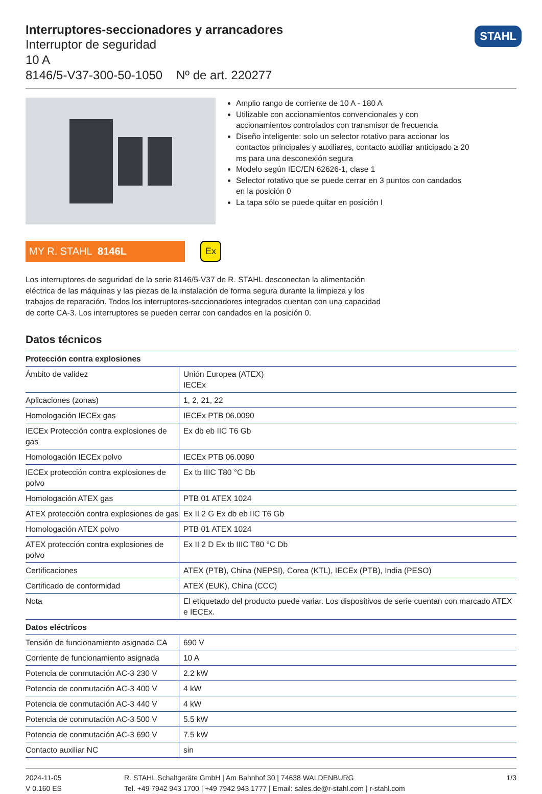STAHL
Interruptores-seccionadores y arrancadores
Interruptor de seguridad
10 A
8146/5-V37-300-50-1050 Nº de art. 220277
Amplio rango de corriente de 10 A - 180 A
Utilizable con accionamientos convencionales y con accionamientos controlados con transmisor de frecuencia
Diseño inteligente: solo un selector rotativo para accionar los contactos principales y auxiliares, contacto auxiliar anticipado ≥ 20 ms para una desconexión segura
Modelo según IEC/EN 62626-1, clase 1
Selector rotativo que se puede cerrar en 3 puntos con candados en la posición 0
La tapa sólo se puede quitar en posición I
MY R. STAHL 8146L Ex
Los interruptores de seguridad de la serie 8146/5-V37 de R. STAHL desconectan la alimentación eléctrica de las máquinas y las piezas de la instalación de forma segura durante la limpieza y los trabajos de reparación. Todos los interruptores-seccionadores integrados cuentan con una capacidad de corte CA-3. Los interruptores se pueden cerrar con candados en la posición 0.
Datos técnicos
| Protección contra explosiones | |
| --- | --- |
| Ámbito de validez | Unión Europea (ATEX) IECEx |
| Aplicaciones (zonas) | 1, 2, 21, 22 |
| Homologación IECEx gas | IECEx PTB 06.0090 |
| IECEx Protección contra explosiones de gas | Ex db eb IIC T6 Gb |
| Homologación IECEx polvo | IECEx PTB 06.0090 |
| IECEx protección contra explosiones de polvo | Ex tb IIIC T80 °C Db |
| Homologación ATEX gas | PTB 01 ATEX 1024 |
| ATEX protección contra explosiones de gas | Ex II 2 G Ex db eb IIC T6 Gb |
| Homologación ATEX polvo | PTB 01 ATEX 1024 |
| ATEX protección contra explosiones de polvo | Ex II 2 D Ex tb IIIC T80 °C Db |
| Certificaciones | ATEX (PTB), China (NEPSI), Corea (KTL), IECEx (PTB), India (PESO) |
| Certificado de conformidad | ATEX (EUK), China (CCC) |
| Nota | El etiquetado del producto puede variar. Los dispositivos de serie cuentan con marcado ATEX e IECEx. |
| Datos eléctricos | |
| Tensión de funcionamiento asignada CA | 690 V |
| Corriente de funcionamiento asignada | 10 A |
| Potencia de conmutación AC-3 230 V | 2.2 kW |
| Potencia de conmutación AC-3 400 V | 4 kW |
| Potencia de conmutación AC-3 440 V | 4 kW |
| Potencia de conmutación AC-3 500 V | 5.5 kW |
| Potencia de conmutación AC-3 690 V | 7.5 kW |
| Contacto auxiliar NC | sin |
2024-11-05
V 0.160 ES
R. STAHL Schaltgeräte GmbH | Am Bahnhof 30 | 74638 WALDENBURG
Tel. +49 7942 943 1700 | +49 7942 943 1777 | Email: sales.de@r-stahl.com | r-stahl.com
1/3